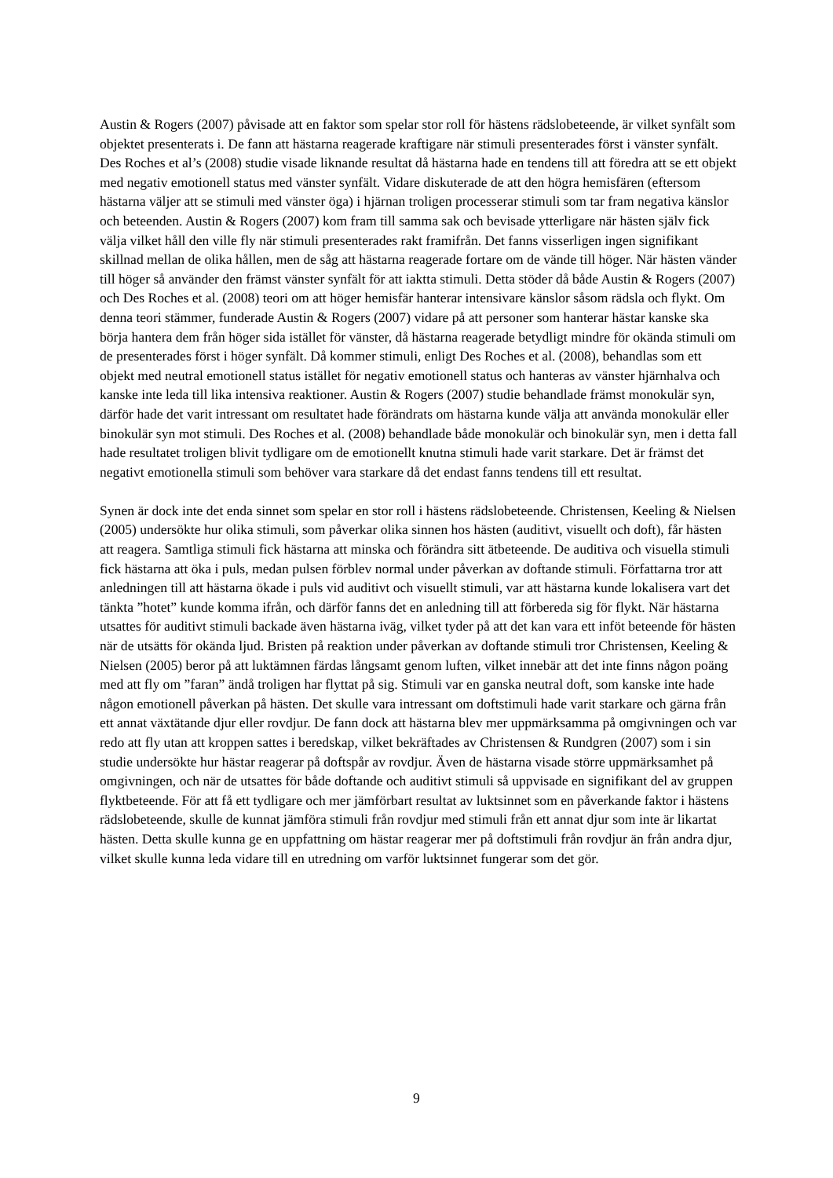Austin & Rogers (2007) påvisade att en faktor som spelar stor roll för hästens rädslobeteende, är vilket synfält som objektet presenterats i. De fann att hästarna reagerade kraftigare när stimuli presenterades först i vänster synfält. Des Roches et al’s (2008) studie visade liknande resultat då hästarna hade en tendens till att föredra att se ett objekt med negativ emotionell status med vänster synfält. Vidare diskuterade de att den högra hemisfären (eftersom hästarna väljer att se stimuli med vänster öga) i hjärnan troligen processerar stimuli som tar fram negativa känslor och beteenden. Austin & Rogers (2007) kom fram till samma sak och bevisade ytterligare när hästen själv fick välja vilket håll den ville fly när stimuli presenterades rakt framifrån. Det fanns visserligen ingen signifikant skillnad mellan de olika hållen, men de såg att hästarna reagerade fortare om de vände till höger. När hästen vänder till höger så använder den främst vänster synfält för att iaktta stimuli. Detta stöder då både Austin & Rogers (2007) och Des Roches et al. (2008) teori om att höger hemisfär hanterar intensivare känslor såsom rädsla och flykt. Om denna teori stämmer, funderade Austin & Rogers (2007) vidare på att personer som hanterar hästar kanske ska börja hantera dem från höger sida istället för vänster, då hästarna reagerade betydligt mindre för okända stimuli om de presenterades först i höger synfält. Då kommer stimuli, enligt Des Roches et al. (2008), behandlas som ett objekt med neutral emotionell status istället för negativ emotionell status och hanteras av vänster hjärnhalva och kanske inte leda till lika intensiva reaktioner. Austin & Rogers (2007) studie behandlade främst monokulär syn, därför hade det varit intressant om resultatet hade förändrats om hästarna kunde välja att använda monokulär eller binokulär syn mot stimuli. Des Roches et al. (2008) behandlade både monokulär och binokulär syn, men i detta fall hade resultatet troligen blivit tydligare om de emotionellt knutna stimuli hade varit starkare. Det är främst det negativt emotionella stimuli som behöver vara starkare då det endast fanns tendens till ett resultat.
Synen är dock inte det enda sinnet som spelar en stor roll i hästens rädslobeteende. Christensen, Keeling & Nielsen (2005) undersökte hur olika stimuli, som påverkar olika sinnen hos hästen (auditivt, visuellt och doft), får hästen att reagera. Samtliga stimuli fick hästarna att minska och förändra sitt ätbeteende. De auditiva och visuella stimuli fick hästarna att öka i puls, medan pulsen förblev normal under påverkan av doftande stimuli. Författarna tror att anledningen till att hästarna ökade i puls vid auditivt och visuellt stimuli, var att hästarna kunde lokalisera vart det tänkta ”hotet” kunde komma ifrån, och därför fanns det en anledning till att förbereda sig för flykt. När hästarna utsattes för auditivt stimuli backade även hästarna iväg, vilket tyder på att det kan vara ett inföt beteende för hästen när de utsätts för okända ljud. Bristen på reaktion under påverkan av doftande stimuli tror Christensen, Keeling & Nielsen (2005) beror på att luktämnen färdas långsamt genom luften, vilket innebär att det inte finns någon poäng med att fly om ”faran” ändå troligen har flyttat på sig. Stimuli var en ganska neutral doft, som kanske inte hade någon emotionell påverkan på hästen. Det skulle vara intressant om doftstimuli hade varit starkare och gärna från ett annat växtätande djur eller rovdjur. De fann dock att hästarna blev mer uppmärksamma på omgivningen och var redo att fly utan att kroppen sattes i beredskap, vilket bekräftades av Christensen & Rundgren (2007) som i sin studie undersökte hur hästar reagerar på doftspår av rovdjur. Även de hästarna visade större uppmärksamhet på omgivningen, och när de utsattes för både doftande och auditivt stimuli så uppvisade en signifikant del av gruppen flyktbeteende. För att få ett tydligare och mer jämförbart resultat av luktsinnet som en påverkande faktor i hästens rädslobeteende, skulle de kunnat jämföra stimuli från rovdjur med stimuli från ett annat djur som inte är likartat hästen. Detta skulle kunna ge en uppfattning om hästar reagerar mer på doftstimuli från rovdjur än från andra djur, vilket skulle kunna leda vidare till en utredning om varför luktsinnet fungerar som det gör.
9